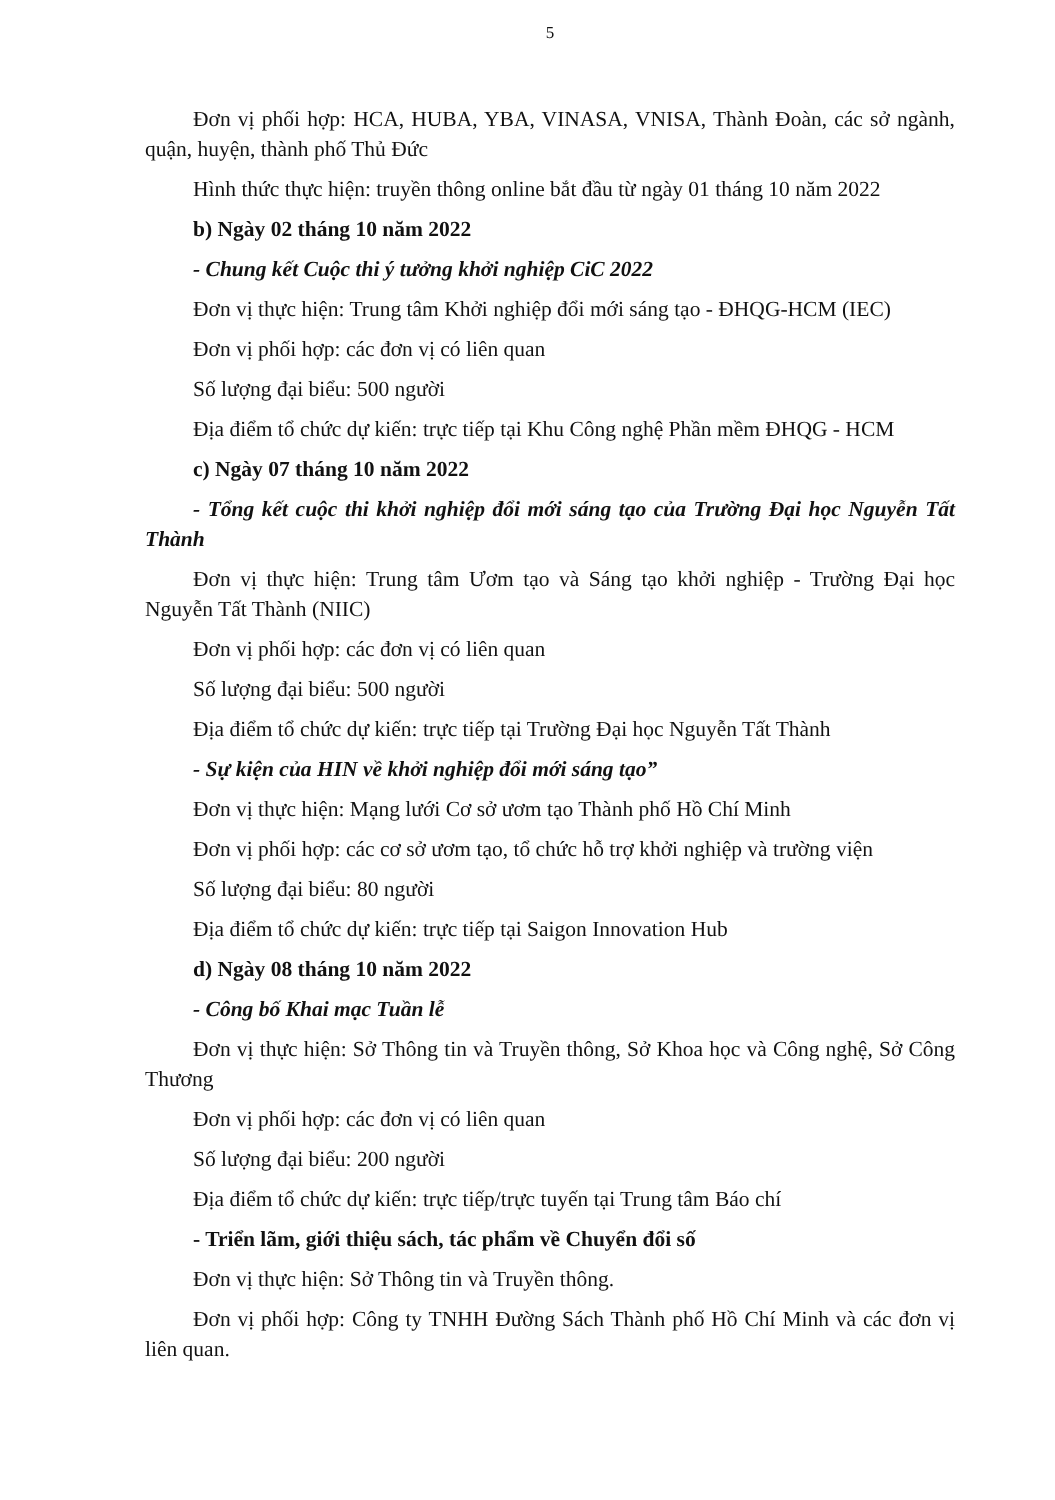5
Đơn vị phối hợp: HCA, HUBA, YBA, VINASA, VNISA, Thành Đoàn, các sở ngành, quận, huyện, thành phố Thủ Đức
Hình thức thực hiện: truyền thông online bắt đầu từ ngày 01 tháng 10 năm 2022
b) Ngày 02 tháng 10 năm 2022
- Chung kết Cuộc thi ý tưởng khởi nghiệp CiC 2022
Đơn vị thực hiện: Trung tâm Khởi nghiệp đổi mới sáng tạo - ĐHQG-HCM (IEC)
Đơn vị phối hợp: các đơn vị có liên quan
Số lượng đại biểu: 500 người
Địa điểm tổ chức dự kiến: trực tiếp tại Khu Công nghệ Phần mềm ĐHQG - HCM
c) Ngày 07 tháng 10 năm 2022
- Tổng kết cuộc thi khởi nghiệp đổi mới sáng tạo của Trường Đại học Nguyễn Tất Thành
Đơn vị thực hiện: Trung tâm Ươm tạo và Sáng tạo khởi nghiệp - Trường Đại học Nguyễn Tất Thành (NIIC)
Đơn vị phối hợp: các đơn vị có liên quan
Số lượng đại biểu: 500 người
Địa điểm tổ chức dự kiến: trực tiếp tại Trường Đại học Nguyễn Tất Thành
- Sự kiện của HIN về khởi nghiệp đổi mới sáng tạo”
Đơn vị thực hiện: Mạng lưới Cơ sở ươm tạo Thành phố Hồ Chí Minh
Đơn vị phối hợp: các cơ sở ươm tạo, tổ chức hỗ trợ khởi nghiệp và trường viện
Số lượng đại biểu: 80 người
Địa điểm tổ chức dự kiến: trực tiếp tại Saigon Innovation Hub
d) Ngày 08 tháng 10 năm 2022
- Công bố Khai mạc Tuần lễ
Đơn vị thực hiện: Sở Thông tin và Truyền thông, Sở Khoa học và Công nghệ, Sở Công Thương
Đơn vị phối hợp: các đơn vị có liên quan
Số lượng đại biểu: 200 người
Địa điểm tổ chức dự kiến: trực tiếp/trực tuyến tại Trung tâm Báo chí
- Triển lãm, giới thiệu sách, tác phẩm về Chuyển đổi số
Đơn vị thực hiện: Sở Thông tin và Truyền thông.
Đơn vị phối hợp: Công ty TNHH Đường Sách Thành phố Hồ Chí Minh và các đơn vị liên quan.